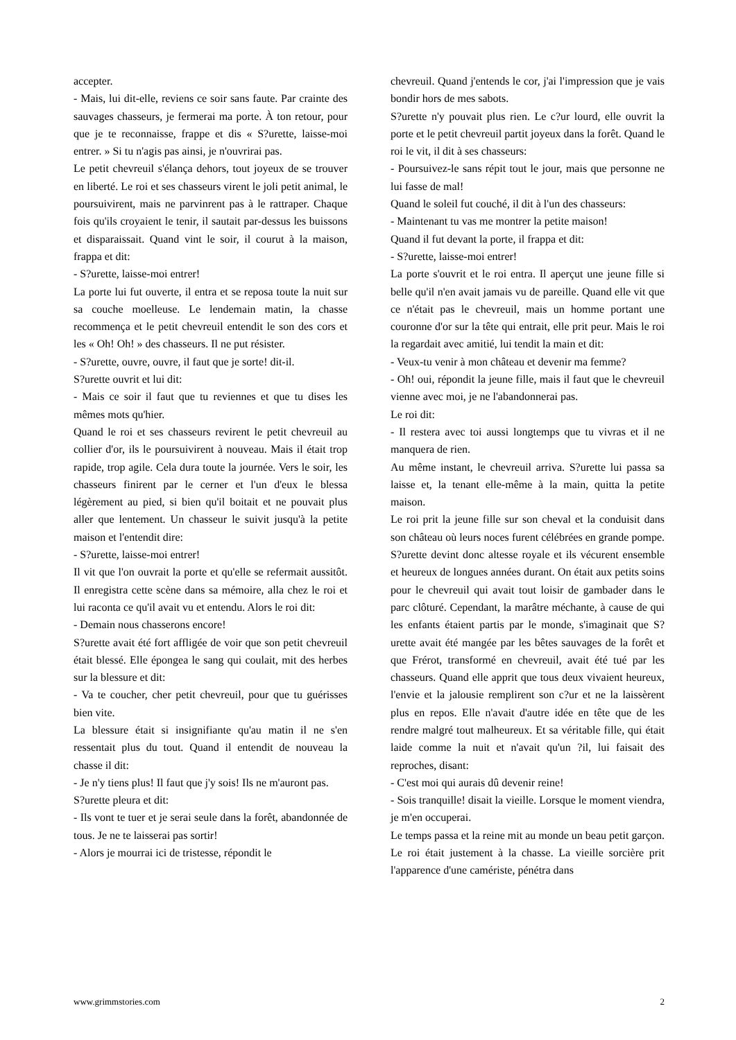accepter.
- Mais, lui dit-elle, reviens ce soir sans faute. Par crainte des sauvages chasseurs, je fermerai ma porte. À ton retour, pour que je te reconnaisse, frappe et dis « S?urette, laisse-moi entrer. » Si tu n'agis pas ainsi, je n'ouvrirai pas.
Le petit chevreuil s'élança dehors, tout joyeux de se trouver en liberté. Le roi et ses chasseurs virent le joli petit animal, le poursuivirent, mais ne parvinrent pas à le rattraper. Chaque fois qu'ils croyaient le tenir, il sautait par-dessus les buissons et disparaissait. Quand vint le soir, il courut à la maison, frappa et dit:
- S?urette, laisse-moi entrer!
La porte lui fut ouverte, il entra et se reposa toute la nuit sur sa couche moelleuse. Le lendemain matin, la chasse recommença et le petit chevreuil entendit le son des cors et les « Oh! Oh! » des chasseurs. Il ne put résister.
- S?urette, ouvre, ouvre, il faut que je sorte! dit-il.
S?urette ouvrit et lui dit:
- Mais ce soir il faut que tu reviennes et que tu dises les mêmes mots qu'hier.
Quand le roi et ses chasseurs revirent le petit chevreuil au collier d'or, ils le poursuivirent à nouveau. Mais il était trop rapide, trop agile. Cela dura toute la journée. Vers le soir, les chasseurs finirent par le cerner et l'un d'eux le blessa légèrement au pied, si bien qu'il boitait et ne pouvait plus aller que lentement. Un chasseur le suivit jusqu'à la petite maison et l'entendit dire:
- S?urette, laisse-moi entrer!
Il vit que l'on ouvrait la porte et qu'elle se refermait aussitôt. Il enregistra cette scène dans sa mémoire, alla chez le roi et lui raconta ce qu'il avait vu et entendu. Alors le roi dit:
- Demain nous chasserons encore!
S?urette avait été fort affligée de voir que son petit chevreuil était blessé. Elle épongea le sang qui coulait, mit des herbes sur la blessure et dit:
- Va te coucher, cher petit chevreuil, pour que tu guérisses bien vite.
La blessure était si insignifiante qu'au matin il ne s'en ressentait plus du tout. Quand il entendit de nouveau la chasse il dit:
- Je n'y tiens plus! Il faut que j'y sois! Ils ne m'auront pas.
S?urette pleura et dit:
- Ils vont te tuer et je serai seule dans la forêt, abandonnée de tous. Je ne te laisserai pas sortir!
- Alors je mourrai ici de tristesse, répondit le
chevreuil. Quand j'entends le cor, j'ai l'impression que je vais bondir hors de mes sabots.
S?urette n'y pouvait plus rien. Le c?ur lourd, elle ouvrit la porte et le petit chevreuil partit joyeux dans la forêt. Quand le roi le vit, il dit à ses chasseurs:
- Poursuivez-le sans répit tout le jour, mais que personne ne lui fasse de mal!
Quand le soleil fut couché, il dit à l'un des chasseurs:
- Maintenant tu vas me montrer la petite maison!
Quand il fut devant la porte, il frappa et dit:
- S?urette, laisse-moi entrer!
La porte s'ouvrit et le roi entra. Il aperçut une jeune fille si belle qu'il n'en avait jamais vu de pareille. Quand elle vit que ce n'était pas le chevreuil, mais un homme portant une couronne d'or sur la tête qui entrait, elle prit peur. Mais le roi la regardait avec amitié, lui tendit la main et dit:
- Veux-tu venir à mon château et devenir ma femme?
- Oh! oui, répondit la jeune fille, mais il faut que le chevreuil vienne avec moi, je ne l'abandonnerai pas.
Le roi dit:
- Il restera avec toi aussi longtemps que tu vivras et il ne manquera de rien.
Au même instant, le chevreuil arriva. S?urette lui passa sa laisse et, la tenant elle-même à la main, quitta la petite maison.
Le roi prit la jeune fille sur son cheval et la conduisit dans son château où leurs noces furent célébrées en grande pompe. S?urette devint donc altesse royale et ils vécurent ensemble et heureux de longues années durant. On était aux petits soins pour le chevreuil qui avait tout loisir de gambader dans le parc clôturé. Cependant, la marâtre méchante, à cause de qui les enfants étaient partis par le monde, s'imaginait que S?urette avait été mangée par les bêtes sauvages de la forêt et que Frérot, transformé en chevreuil, avait été tué par les chasseurs. Quand elle apprit que tous deux vivaient heureux, l'envie et la jalousie remplirent son c?ur et ne la laissèrent plus en repos. Elle n'avait d'autre idée en tête que de les rendre malgré tout malheureux. Et sa véritable fille, qui était laide comme la nuit et n'avait qu'un ?il, lui faisait des reproches, disant:
- C'est moi qui aurais dû devenir reine!
- Sois tranquille! disait la vieille. Lorsque le moment viendra, je m'en occuperai.
Le temps passa et la reine mit au monde un beau petit garçon. Le roi était justement à la chasse. La vieille sorcière prit l'apparence d'une camériste, pénétra dans
www.grimmstories.com 2